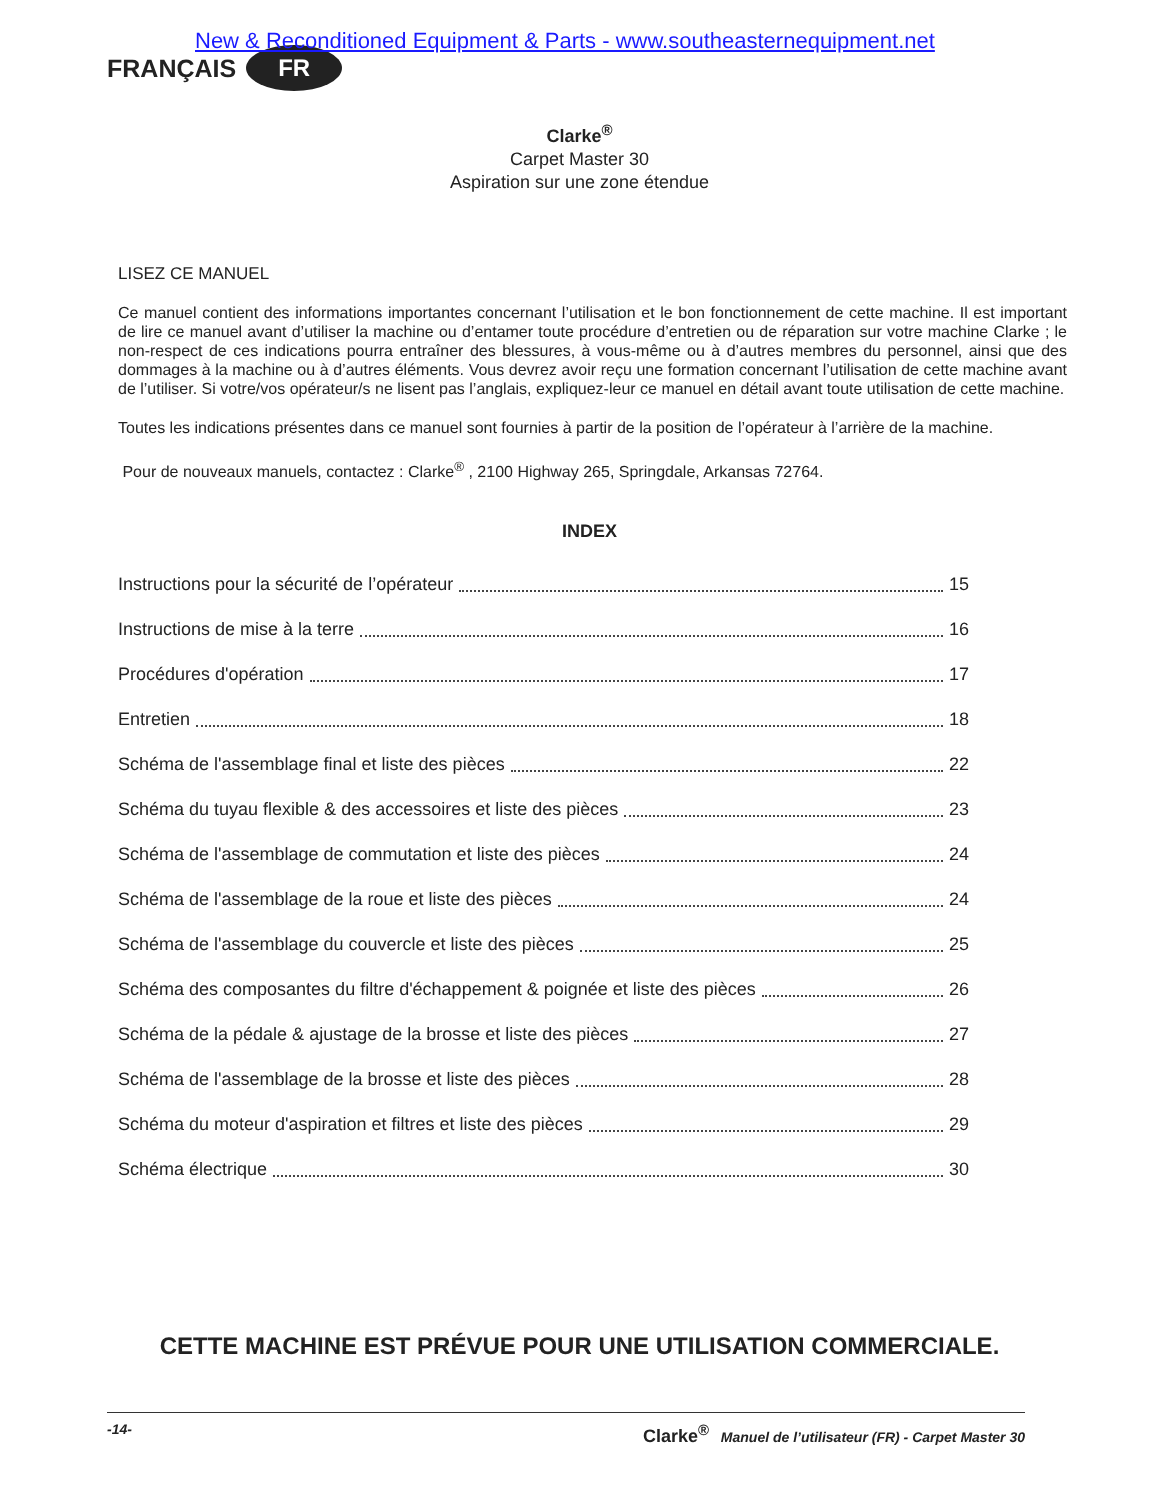New & Reconditioned Equipment & Parts - www.southeasternequipment.net
FRANÇAIS FR
Clarke<sup>®</sup>
Carpet Master 30
Aspiration sur une zone étendue
LISEZ CE MANUEL
Ce manuel contient des informations importantes concernant l’utilisation et le bon fonctionnement de cette machine. Il est important de lire ce manuel avant d’utiliser la machine ou d’entamer toute procédure d’entretien ou de réparation sur votre machine Clarke ; le non-respect de ces indications pourra entraîner des blessures, à vous-même ou à d’autres membres du personnel, ainsi que des dommages à la machine ou à d’autres éléments. Vous devrez avoir reçu une formation concernant l’utilisation de cette machine avant de l’utiliser. Si votre/vos opérateur/s ne lisent pas l’anglais, expliquez-leur ce manuel en détail avant toute utilisation de cette machine.
Toutes les indications présentes dans ce manuel sont fournies à partir de la position de l’opérateur à l’arrière de la machine.
Pour de nouveaux manuels, contactez : Clarke<sup>®</sup> , 2100 Highway 265, Springdale, Arkansas 72764.
INDEX
Instructions pour la sécurité de l’opérateur 15
Instructions de mise à la terre 16
Procédures d'opération 17
Entretien 18
Schéma de l'assemblage final et liste des pièces 22
Schéma du tuyau flexible & des accessoires et liste des pièces 23
Schéma de l'assemblage de commutation et liste des pièces 24
Schéma de l'assemblage de la roue et liste des pièces 24
Schéma de l'assemblage du couvercle et liste des pièces 25
Schéma des composantes du filtre d'échappement & poignée et liste des pièces 26
Schéma de la pédale & ajustage de la brosse et liste des pièces 27
Schéma de l'assemblage de la brosse et liste des pièces 28
Schéma du moteur d'aspiration et filtres et liste des pièces 29
Schéma électrique 30
CETTE MACHINE EST PRÉVUE POUR UNE UTILISATION COMMERCIALE.
-14- Clarke<sup>®</sup> Manuel de l’utilisateur (FR) - Carpet Master 30